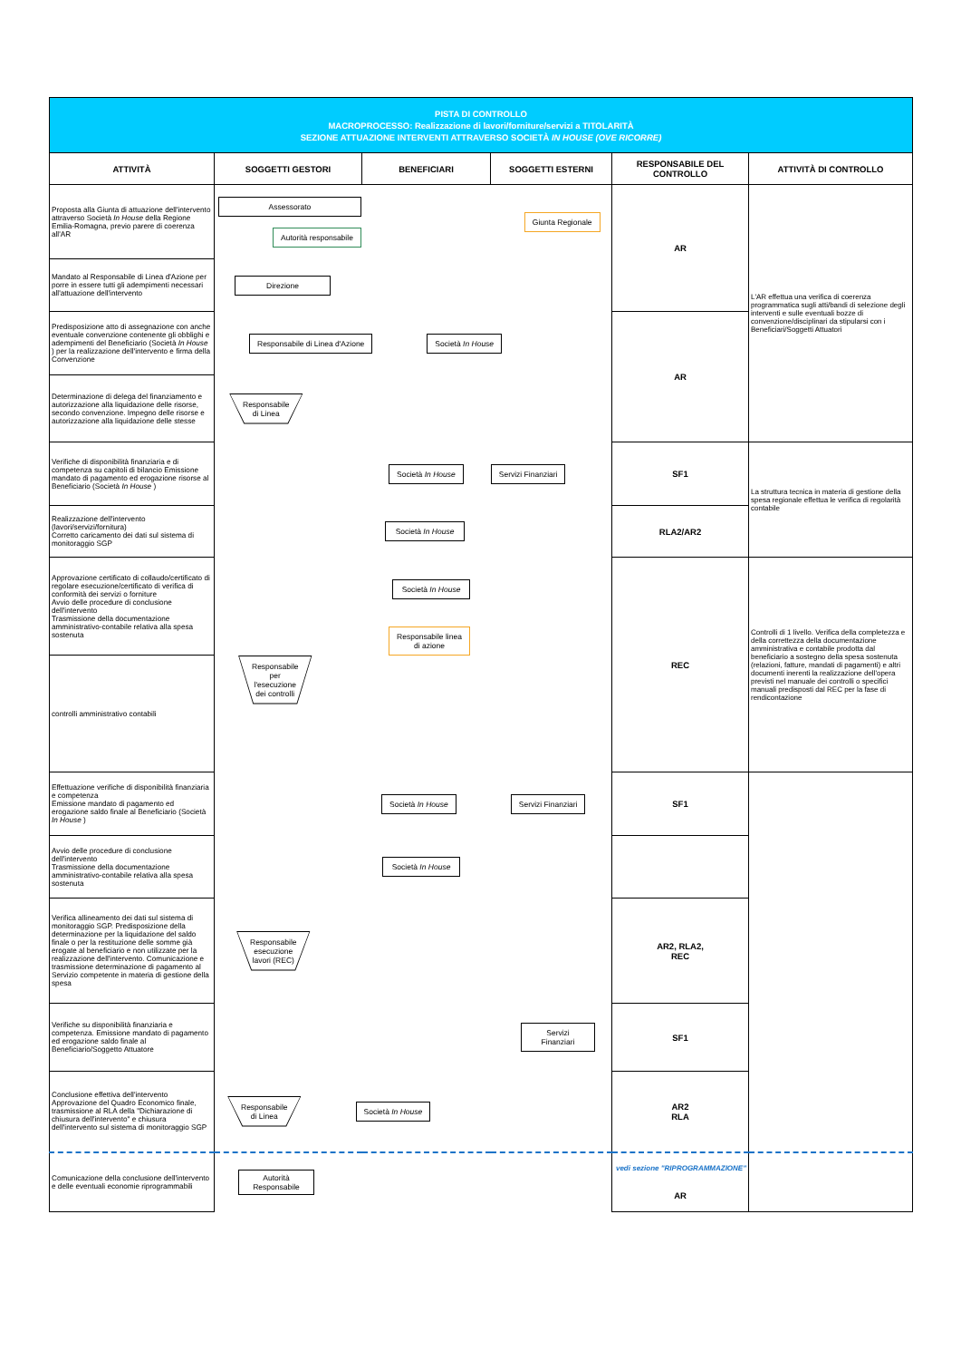| PISTA DI CONTROLLO MACROPROCESSO: Realizzazione di lavori/forniture/servizi a TITOLARITÀ SEZIONE ATTUAZIONE INTERVENTI ATTRAVERSO SOCIETÀ IN HOUSE (OVE RICORRE) | | | | | |
| ATTIVITÀ | SOGGETTI GESTORI | BENEFICIARI | SOGGETTI ESTERNI | RESPONSABILE DEL CONTROLLO | ATTIVITÀ DI CONTROLLO |
| Proposta alla Giunta di attuazione dell'intervento attraverso Società In House della Regione Emilia-Romagna, previo parere di coerenza all'AR | Assessorato Autorità responsabile Giunta Regionale | | | AR | L'AR effettua una verifica di coerenza programmatica sugli atti/bandi di selezione degli interventi e sulle eventuali bozze di convenzione/disciplinari da stipularsi con i Beneficiari/Soggetti Attuatori |
| Mandato al Responsabile di Linea d'Azione per porre in essere tutti gli adempimenti necessari all'attuazione dell'intervento | Direzione | | | | |
| Predisposizione atto di assegnazione con anche eventuale convenzione contenente gli obblighi e adempimenti del Beneficiario (Società In House ) per la realizzazione dell'intervento e firma della Convenzione | Responsabile di Linea d'Azione Società In House | | | AR | |
| Determinazione di delega del finanziamento e autorizzazione alla liquidazione delle risorse, secondo convenzione. Impegno delle risorse e autorizzazione alla liquidazione delle stesse | Responsabile di Linea | | | | |
| Verifiche di disponibilità finanziaria e di competenza su capitoli di bilancio Emissione mandato di pagamento ed erogazione risorse al Beneficiario (Società In House ) | Società In House Servizi Finanziari | | | SF1 | La struttura tecnica in materia di gestione della spesa regionale effettua le verifica di regolarità contabile |
| Realizzazione dell'intervento (lavori/servizi/fornitura) Corretto caricamento dei dati sul sistema di monitoraggio SGP | Società In House | | | RLA2/AR2 | |
| Approvazione certificato di collaudo/certificato di regolare esecuzione/certificato di verifica di conformità dei servizi o forniture Avvio delle procedure di conclusione dell'intervento Trasmissione della documentazione amministrativo-contabile relativa alla spesa sostenuta | Società In House Responsabile linea di azione | | | REC | Controlli di 1 livello. Verifica della completezza e della correttezza della documentazione amministrativa e contabile prodotta dal beneficiario a sostegno della spesa sostenuta (relazioni, fatture, mandati di pagamenti) e altri documenti inerenti la realizzazione dell'opera previsti nel manuale dei controlli o specifici manuali predisposti dal REC per la fase di rendicontazione |
| controlli amministrativo contabili | Responsabile per l'esecuzione dei controlli | | | | |
| Effettuazione verifiche di disponibilità finanziaria e competenza Emissione mandato di pagamento ed erogazione saldo finale al Beneficiario (Società In House ) | Società In House Servizi Finanziari | | | SF1 | |
| Avvio delle procedure di conclusione dell'intervento Trasmissione della documentazione amministrativo-contabile relativa alla spesa sostenuta | Società In House | | | | |
| Verifica allineamento dei dati sul sistema di monitoraggio SGP. Predisposizione della determinazione per la liquidazione del saldo finale o per la restituzione delle somme già erogate al beneficiario e non utilizzate per la realizzazione dell'intervento. Comunicazione e trasmissione determinazione di pagamento al Servizio competente in materia di gestione della spesa | Responsabile esecuzione lavori (REC) | | | AR2, RLA2, REC | |
| Verifiche su disponibilità finanziaria e competenza. Emissione mandato di pagamento ed erogazione saldo finale al Beneficiario/Soggetto Attuatore | Servizi Finanziari | | | SF1 | |
| Conclusione effettiva dell'intervento Approvazione del Quadro Economico finale, trasmissione al RLA della "Dichiarazione di chiusura dell'intervento" e chiusura dell'intervento sul sistema di monitoraggio SGP | Responsabile di Linea Società In House | | | AR2 RLA | |
| Comunicazione della conclusione dell'intervento e delle eventuali economie riprogrammabili | Autorità Responsabile | | | vedi sezione "RIPROGRAMMAZIONE" AR | |